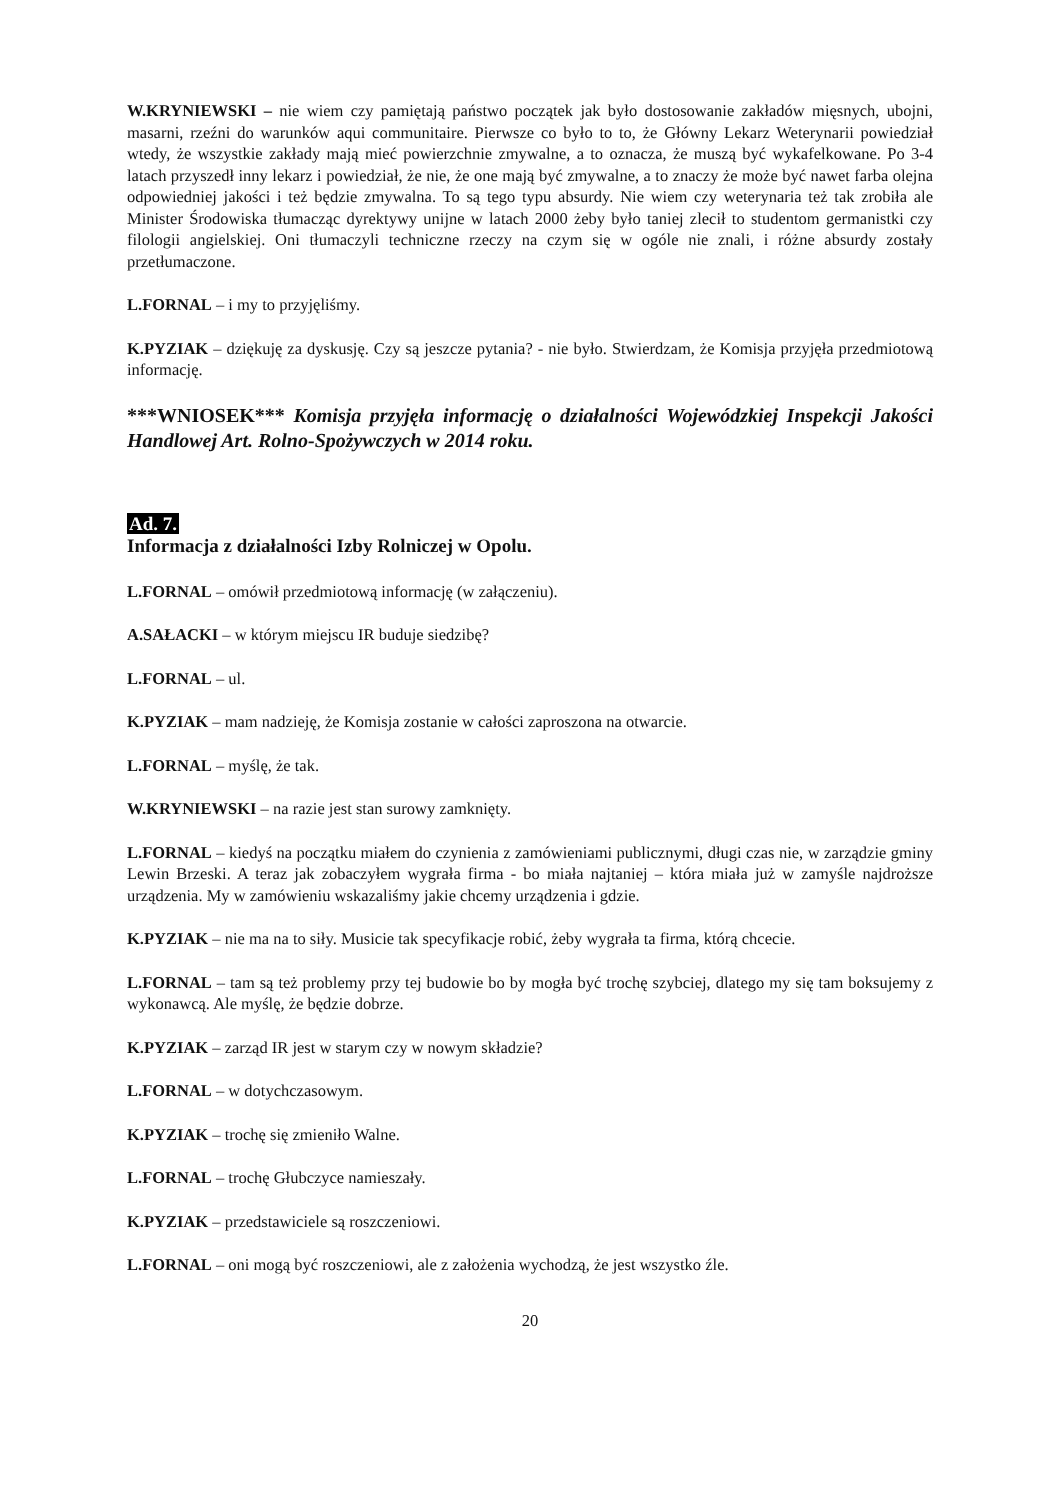W.KRYNIEWSKI – nie wiem czy pamiętają państwo początek jak było dostosowanie zakładów mięsnych, ubojni, masarni, rzeźni do warunków aqui communitaire. Pierwsze co było to to, że Główny Lekarz Weterynarii powiedział wtedy, że wszystkie zakłady mają mieć powierzchnie zmywalne, a to oznacza, że muszą być wykafelkowane. Po 3-4 latach przyszedł inny lekarz i powiedział, że nie, że one mają być zmywalne, a to znaczy że może być nawet farba olejna odpowiedniej jakości i też będzie zmywalna. To są tego typu absurdy. Nie wiem czy weterynaria też tak zrobiła ale Minister Środowiska tłumacząc dyrektywy unijne w latach 2000 żeby było taniej zlecił to studentom germanistki czy filologii angielskiej. Oni tłumaczyli techniczne rzeczy na czym się w ogóle nie znali, i różne absurdy zostały przetłumaczone.
L.FORNAL – i my to przyjęliśmy.
K.PYZIAK – dziękuję za dyskusję. Czy są jeszcze pytania? - nie było. Stwierdzam, że Komisja przyjęła przedmiotową informację.
***WNIOSEK*** Komisja przyjęła informację o działalności Wojewódzkiej Inspekcji Jakości Handlowej Art. Rolno-Spożywczych w 2014 roku.
Ad. 7.
Informacja z działalności Izby Rolniczej w Opolu.
L.FORNAL – omówił przedmiotową informację (w załączeniu).
A.SAŁACKI – w którym miejscu IR buduje siedzibę?
L.FORNAL – ul.
K.PYZIAK – mam nadzieję, że Komisja zostanie w całości zaproszona na otwarcie.
L.FORNAL – myślę, że tak.
W.KRYNIEWSKI – na razie jest stan surowy zamknięty.
L.FORNAL – kiedyś na początku miałem do czynienia z zamówieniami publicznymi, długi czas nie, w zarządzie gminy Lewin Brzeski. A teraz jak zobaczyłem wygrała firma - bo miała najtaniej – która miała już w zamyśle najdroższe urządzenia. My w zamówieniu wskazaliśmy jakie chcemy urządzenia i gdzie.
K.PYZIAK – nie ma na to siły. Musicie tak specyfikacje robić, żeby wygrała ta firma, którą chcecie.
L.FORNAL – tam są też problemy przy tej budowie bo by mogła być trochę szybciej, dlatego my się tam boksujemy z wykonawcą. Ale myślę, że będzie dobrze.
K.PYZIAK – zarząd IR jest w starym czy w nowym składzie?
L.FORNAL – w dotychczasowym.
K.PYZIAK – trochę się zmieniło Walne.
L.FORNAL – trochę Głubczyce namieszały.
K.PYZIAK – przedstawiciele są roszczeniowi.
L.FORNAL – oni mogą być roszczeniowi, ale z założenia wychodzą, że jest wszystko źle.
20